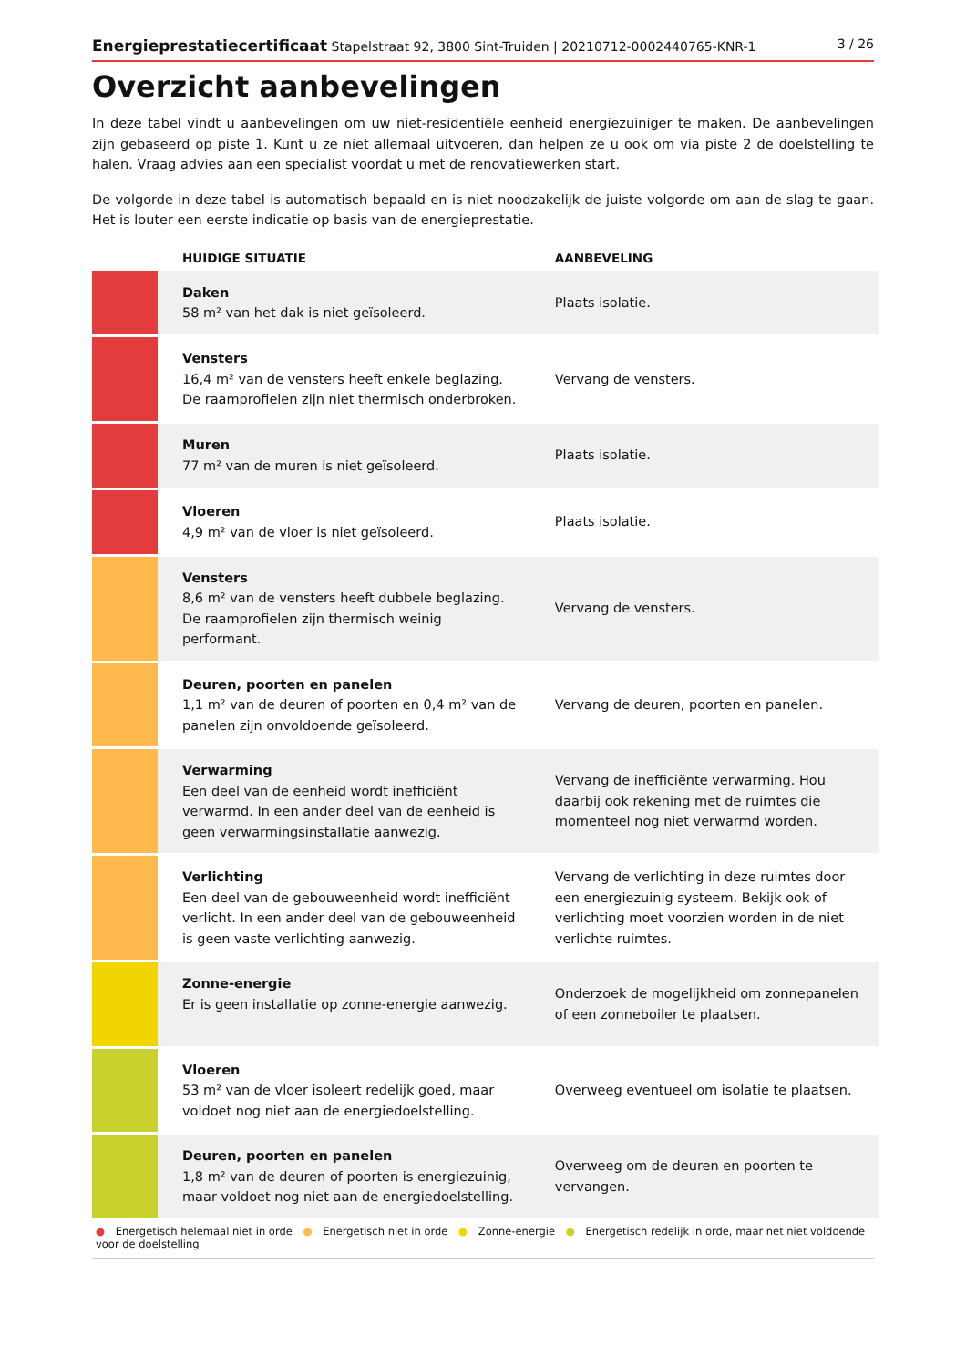Energieprestatiecertificaat Stapelstraat 92, 3800 Sint-Truiden | 20210712-0002440765-KNR-1
3 / 26
Overzicht aanbevelingen
In deze tabel vindt u aanbevelingen om uw niet-residentiële eenheid energiezuiniger te maken. De aanbevelingen zijn gebaseerd op piste 1. Kunt u ze niet allemaal uitvoeren, dan helpen ze u ook om via piste 2 de doelstelling te halen. Vraag advies aan een specialist voordat u met de renovatiewerken start.
De volgorde in deze tabel is automatisch bepaald en is niet noodzakelijk de juiste volgorde om aan de slag te gaan. Het is louter een eerste indicatie op basis van de energieprestatie.
| | HUIDIGE SITUATIE | AANBEVELING |
| --- | --- | --- |
| | Daken 58 m² van het dak is niet geïsoleerd. | Plaats isolatie. |
| | Vensters 16,4 m² van de vensters heeft enkele beglazing. De raamprofielen zijn niet thermisch onderbroken. | Vervang de vensters. |
| | Muren 77 m² van de muren is niet geïsoleerd. | Plaats isolatie. |
| | Vloeren 4,9 m² van de vloer is niet geïsoleerd. | Plaats isolatie. |
| | Vensters 8,6 m² van de vensters heeft dubbele beglazing. De raamprofielen zijn thermisch weinig performant. | Vervang de vensters. |
| | Deuren, poorten en panelen 1,1 m² van de deuren of poorten en 0,4 m² van de panelen zijn onvoldoende geïsoleerd. | Vervang de deuren, poorten en panelen. |
| | Verwarming Een deel van de eenheid wordt inefficiënt verwarmd. In een ander deel van de eenheid is geen verwarmingsinstallatie aanwezig. | Vervang de inefficiënte verwarming. Hou daarbij ook rekening met de ruimtes die momenteel nog niet verwarmd worden. |
| | Verlichting Een deel van de gebouweenheid wordt inefficiënt verlicht. In een ander deel van de gebouweenheid is geen vaste verlichting aanwezig. | Vervang de verlichting in deze ruimtes door een energiezuinig systeem. Bekijk ook of verlichting moet voorzien worden in de niet verlichte ruimtes. |
| | Zonne-energie Er is geen installatie op zonne-energie aanwezig. | Onderzoek de mogelijkheid om zonnepanelen of een zonneboiler te plaatsen. |
| | Vloeren 53 m² van de vloer isoleert redelijk goed, maar voldoet nog niet aan de energiedoelstelling. | Overweeg eventueel om isolatie te plaatsen. |
| | Deuren, poorten en panelen 1,8 m² van de deuren of poorten is energiezuinig, maar voldoet nog niet aan de energiedoelstelling. | Overweeg om de deuren en poorten te vervangen. |
● Energetisch helemaal niet in orde ● Energetisch niet in orde ● Zonne-energie ● Energetisch redelijk in orde, maar net niet voldoende voor de doelstelling